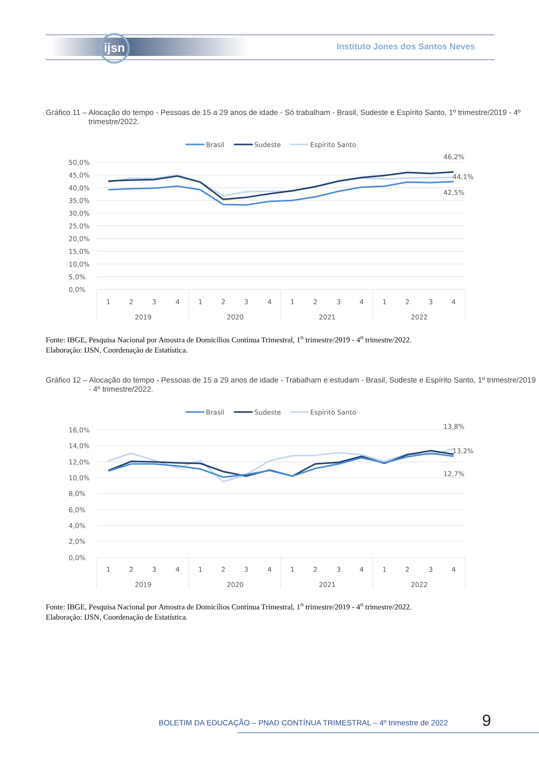ijsn
Instituto Jones dos Santos Neves
Gráfico 11 – Alocação do tempo - Pessoas de 15 a 29 anos de idade - Só trabalham - Brasil, Sudeste e Espírito Santo, 1º trimestre/2019 - 4º trimestre/2022.
Brasil
Sudeste
Espírito Santo
50,0%
45,0%
40,0%
35,0%
30,0%
25,0%
20,0%
15,0%
10,0%
5,0%
0,0%
46,2%
44,1%
42,5%
1
2
3
4
1
2
3
4
1
2
3
4
1
2
3
4
2019
2020
2021
2022
Fonte: IBGE, Pesquisa Nacional por Amostra de Domicílios Contínua Trimestral, 1<sup>o</sup> trimestre/2019 - 4<sup>o</sup> trimestre/2022.
Elaboração: IJSN, Coordenação de Estatística.
Gráfico 12 – Alocação do tempo - Pessoas de 15 a 29 anos de idade - Trabalham e estudam - Brasil, Sudeste e Espírito Santo, 1º trimestre/2019 - 4º trimestre/2022.
Brasil
Sudeste
Espírito Santo
16,0%
14,0%
12,0%
10,0%
8,0%
6,0%
4,0%
2,0%
0,0%
13,8%
13,2%
12,7%
1
2
3
4
1
2
3
4
1
2
3
4
1
2
3
4
2019
2020
2021
2022
Fonte: IBGE, Pesquisa Nacional por Amostra de Domicílios Contínua Trimestral, 1<sup>o</sup> trimestre/2019 - 4<sup>o</sup> trimestre/2022.
Elaboração: IJSN, Coordenação de Estatística.
BOLETIM DA EDUCAÇÃO – PNAD CONTÍNUA TRIMESTRAL – 4º trimestre de 2022
9